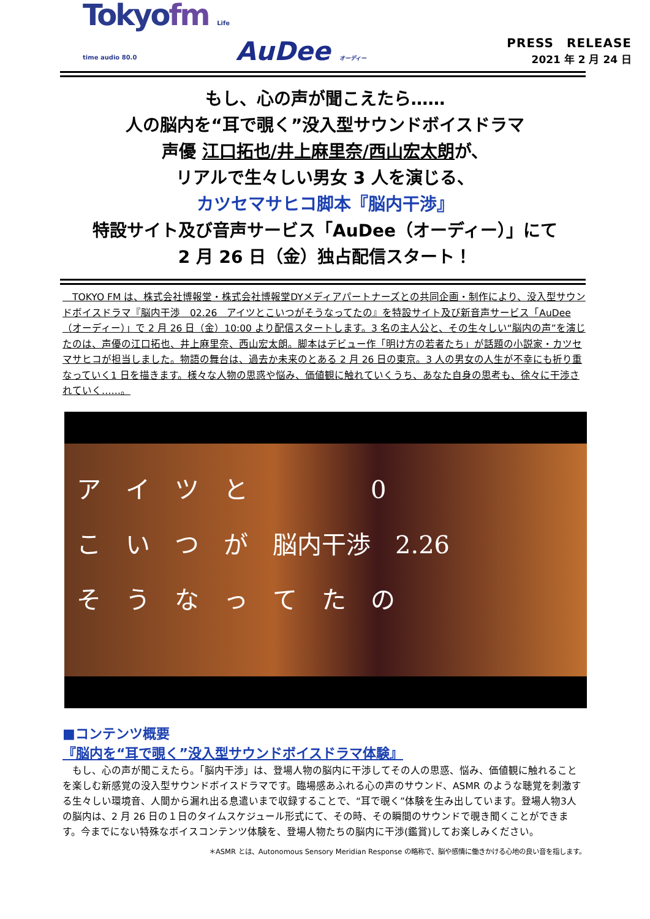Tokyofm Life time audio 80.0
AuDee オーディー
PRESS　RELEASE
2021 年 2 月 24 日
もし、心の声が聞こえたら……
人の脳内を“耳で覗く”没入型サウンドボイスドラマ
声優 江口拓也/井上麻里奈/西山宏太朗が、
リアルで生々しい男女 3 人を演じる、
カツセマサヒコ脚本『脳内干渉』
特設サイト及び音声サービス「AuDee（オーディー）」にて
2 月 26 日（金）独占配信スタート！
　TOKYO FM は、株式会社博報堂・株式会社博報堂DYメディアパートナーズとの共同企画・制作により、没入型サウンドボイスドラマ『脳内干渉　02.26　アイツとこいつがそうなってたの』を特設サイト及び新音声サービス「AuDee（オーディー）」で 2 月 26 日（金）10:00 より配信スタートします。3 名の主人公と、その生々しい“脳内の声”を演じたのは、声優の江口拓也、井上麻里奈、西山宏太朗。脚本はデビュー作「明け方の若者たち」が話題の小説家・カツセマサヒコが担当しました。物語の舞台は、過去か未来のとある 2 月 26 日の東京。3 人の男女の人生が不幸にも折り重なっていく1 日を描きます。様々な人物の思惑や悩み、価値観に触れていくうち、あなた自身の思考も、徐々に干渉されていく……。
ア　イ　ツ　と　　　　　0
こ　い　つ　が　脳内干渉　2.26
そ　う　な　っ　て　た　の
■コンテンツ概要
『脳内を“耳で覗く”没入型サウンドボイスドラマ体験』
　もし、心の声が聞こえたら。「脳内干渉」は、登場人物の脳内に干渉してその人の思惑、悩み、価値観に触れることを楽しむ新感覚の没入型サウンドボイスドラマです。臨場感あふれる心の声のサウンド、ASMR のような聴覚を刺激する生々しい環境音、人間から漏れ出る息遣いまで収録することで、“耳で覗く”体験を生み出しています。登場人物3人の脳内は、2 月 26 日の１日のタイムスケジュール形式にて、その時、その瞬間のサウンドで覗き聞くことができます。今までにない特殊なボイスコンテンツ体験を、登場人物たちの脳内に干渉(鑑賞)してお楽しみください。
＊ASMR とは、Autonomous Sensory Meridian Response の略称で、脳や感情に働きかける心地の良い音を指します。